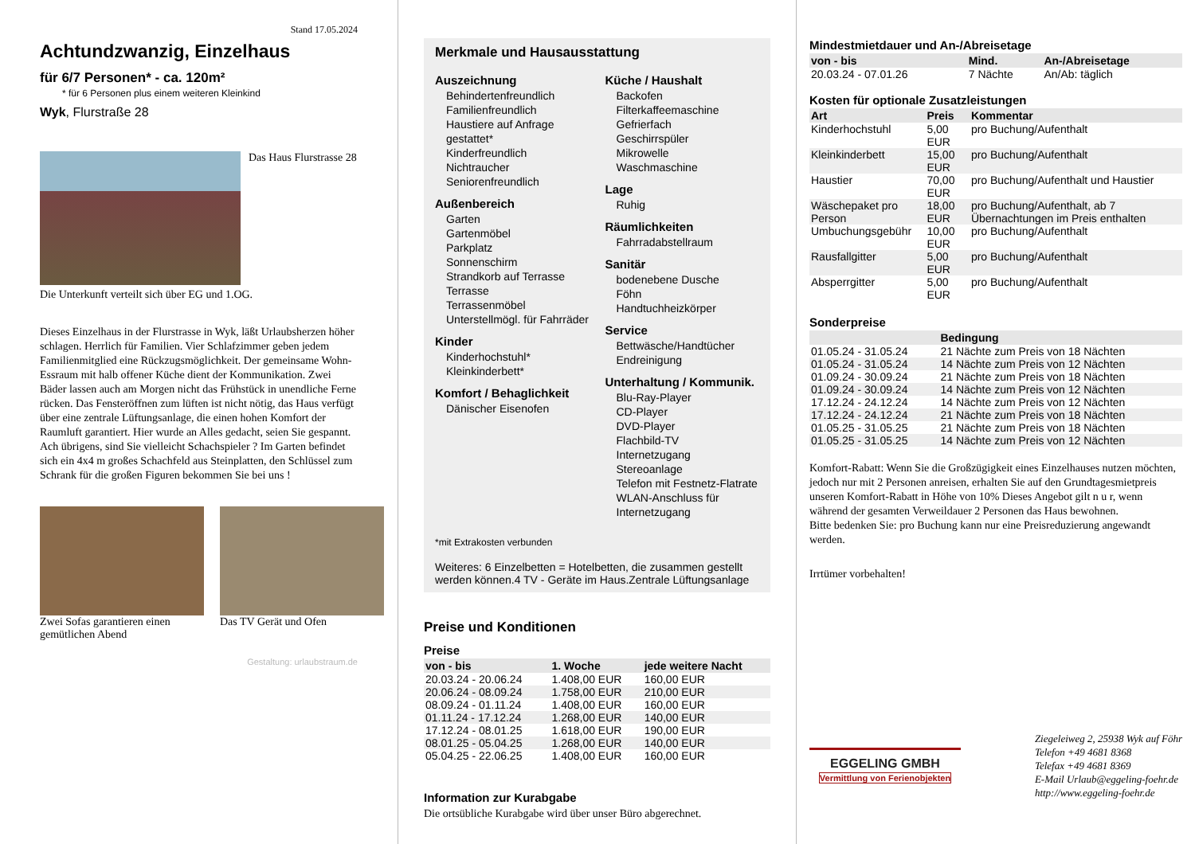Stand 17.05.2024
Achtundzwanzig, Einzelhaus
für 6/7 Personen* - ca. 120m²
* für 6 Personen plus einem weiteren Kleinkind
Wyk, Flurstraße 28
Das Haus Flurstrasse 28
Die Unterkunft verteilt sich über EG und 1.OG.
Dieses Einzelhaus in der Flurstrasse in Wyk, läßt Urlaubsherzen höher schlagen. Herrlich für Familien. Vier Schlafzimmer geben jedem Familienmitglied eine Rückzugsmöglichkeit. Der gemeinsame Wohn- Essraum mit halb offener Küche dient der Kommunikation. Zwei Bäder lassen auch am Morgen nicht das Frühstück in unendliche Ferne rücken. Das Fensteröffnen zum lüften ist nicht nötig, das Haus verfügt über eine zentrale Lüftungsanlage, die einen hohen Komfort der Raumluft garantiert. Hier wurde an Alles gedacht, seien Sie gespannt. Ach übrigens, sind Sie vielleicht Schachspieler ? Im Garten befindet sich ein 4x4 m großes Schachfeld aus Steinplatten, den Schlüssel zum Schrank für die großen Figuren bekommen Sie bei uns !
Zwei Sofas garantieren einen gemütlichen Abend
Das TV Gerät und Ofen
Gestaltung: urlaubstraum.de
Merkmale und Hausausstattung
Auszeichnung
Behindertenfreundlich
Familienfreundlich
Haustiere auf Anfrage gestattet*
Kinderfreundlich
Nichtraucher
Seniorenfreundlich
Außenbereich
Garten
Gartenmöbel
Parkplatz
Sonnenschirm
Strandkorb auf Terrasse
Terrasse
Terrassenmöbel
Unterstellmögl. für Fahrräder
Kinder
Kinderhochstuhl*
Kleinkinderbett*
Komfort / Behaglichkeit
Dänischer Eisenofen
Küche / Haushalt
Backofen
Filterkaffeemaschine
Gefrierfach
Geschirrspüler
Mikrowelle
Waschmaschine
Lage
Ruhig
Räumlichkeiten
Fahrradabstellraum
Sanitär
bodenebene Dusche
Föhn
Handtuchheizkörper
Service
Bettwäsche/Handtücher
Endreinigung
Unterhaltung / Kommunik.
Blu-Ray-Player
CD-Player
DVD-Player
Flachbild-TV
Internetzugang
Stereoanlage
Telefon mit Festnetz-Flatrate
WLAN-Anschluss für Internetzugang
*mit Extrakosten verbunden
Weiteres: 6 Einzelbetten = Hotelbetten, die zusammen gestellt werden können.4 TV - Geräte im Haus.Zentrale Lüftungsanlage
Preise und Konditionen
Preise
| von - bis | 1. Woche | jede weitere Nacht |
| --- | --- | --- |
| 20.03.24 - 20.06.24 | 1.408,00 EUR | 160,00 EUR |
| 20.06.24 - 08.09.24 | 1.758,00 EUR | 210,00 EUR |
| 08.09.24 - 01.11.24 | 1.408,00 EUR | 160,00 EUR |
| 01.11.24 - 17.12.24 | 1.268,00 EUR | 140,00 EUR |
| 17.12.24 - 08.01.25 | 1.618,00 EUR | 190,00 EUR |
| 08.01.25 - 05.04.25 | 1.268,00 EUR | 140,00 EUR |
| 05.04.25 - 22.06.25 | 1.408,00 EUR | 160,00 EUR |
Information zur Kurabgabe
Die ortsübliche Kurabgabe wird über unser Büro abgerechnet.
Mindestmietdauer und An-/Abreisetage
| von - bis | Mind. | An-/Abreisetage |
| --- | --- | --- |
| 20.03.24 - 07.01.26 | 7 Nächte | An/Ab: täglich |
Kosten für optionale Zusatzleistungen
| Art | Preis | Kommentar |
| --- | --- | --- |
| Kinderhochstuhl | 5,00 EUR | pro Buchung/Aufenthalt |
| Kleinkinderbett | 15,00 EUR | pro Buchung/Aufenthalt |
| Haustier | 70,00 EUR | pro Buchung/Aufenthalt und Haustier |
| Wäschepaket pro Person | 18,00 EUR | pro Buchung/Aufenthalt, ab 7 Übernachtungen im Preis enthalten |
| Umbuchungsgebühr | 10,00 EUR | pro Buchung/Aufenthalt |
| Rausfallgitter | 5,00 EUR | pro Buchung/Aufenthalt |
| Absperrgitter | 5,00 EUR | pro Buchung/Aufenthalt |
Sonderpreise
| | Bedingung |
| --- | --- |
| 01.05.24 - 31.05.24 | 21 Nächte zum Preis von 18 Nächten |
| 01.05.24 - 31.05.24 | 14 Nächte zum Preis von 12 Nächten |
| 01.09.24 - 30.09.24 | 21 Nächte zum Preis von 18 Nächten |
| 01.09.24 - 30.09.24 | 14 Nächte zum Preis von 12 Nächten |
| 17.12.24 - 24.12.24 | 14 Nächte zum Preis von 12 Nächten |
| 17.12.24 - 24.12.24 | 21 Nächte zum Preis von 18 Nächten |
| 01.05.25 - 31.05.25 | 21 Nächte zum Preis von 18 Nächten |
| 01.05.25 - 31.05.25 | 14 Nächte zum Preis von 12 Nächten |
Komfort-Rabatt: Wenn Sie die Großzügigkeit eines Einzelhauses nutzen möchten, jedoch nur mit 2 Personen anreisen, erhalten Sie auf den Grundtagesmietpreis unseren Komfort-Rabatt in Höhe von 10% Dieses Angebot gilt n u r, wenn während der gesamten Verweildauer 2 Personen das Haus bewohnen.
Bitte bedenken Sie: pro Buchung kann nur eine Preisreduzierung angewandt werden.
Irrtümer vorbehalten!
EGGELING GMBH
Vermittlung von Ferienobjekten
Ziegeleiweg 2, 25938 Wyk auf Föhr
Telefon +49 4681 8368
Telefax +49 4681 8369
E-Mail Urlaub@eggeling-foehr.de
http://www.eggeling-foehr.de